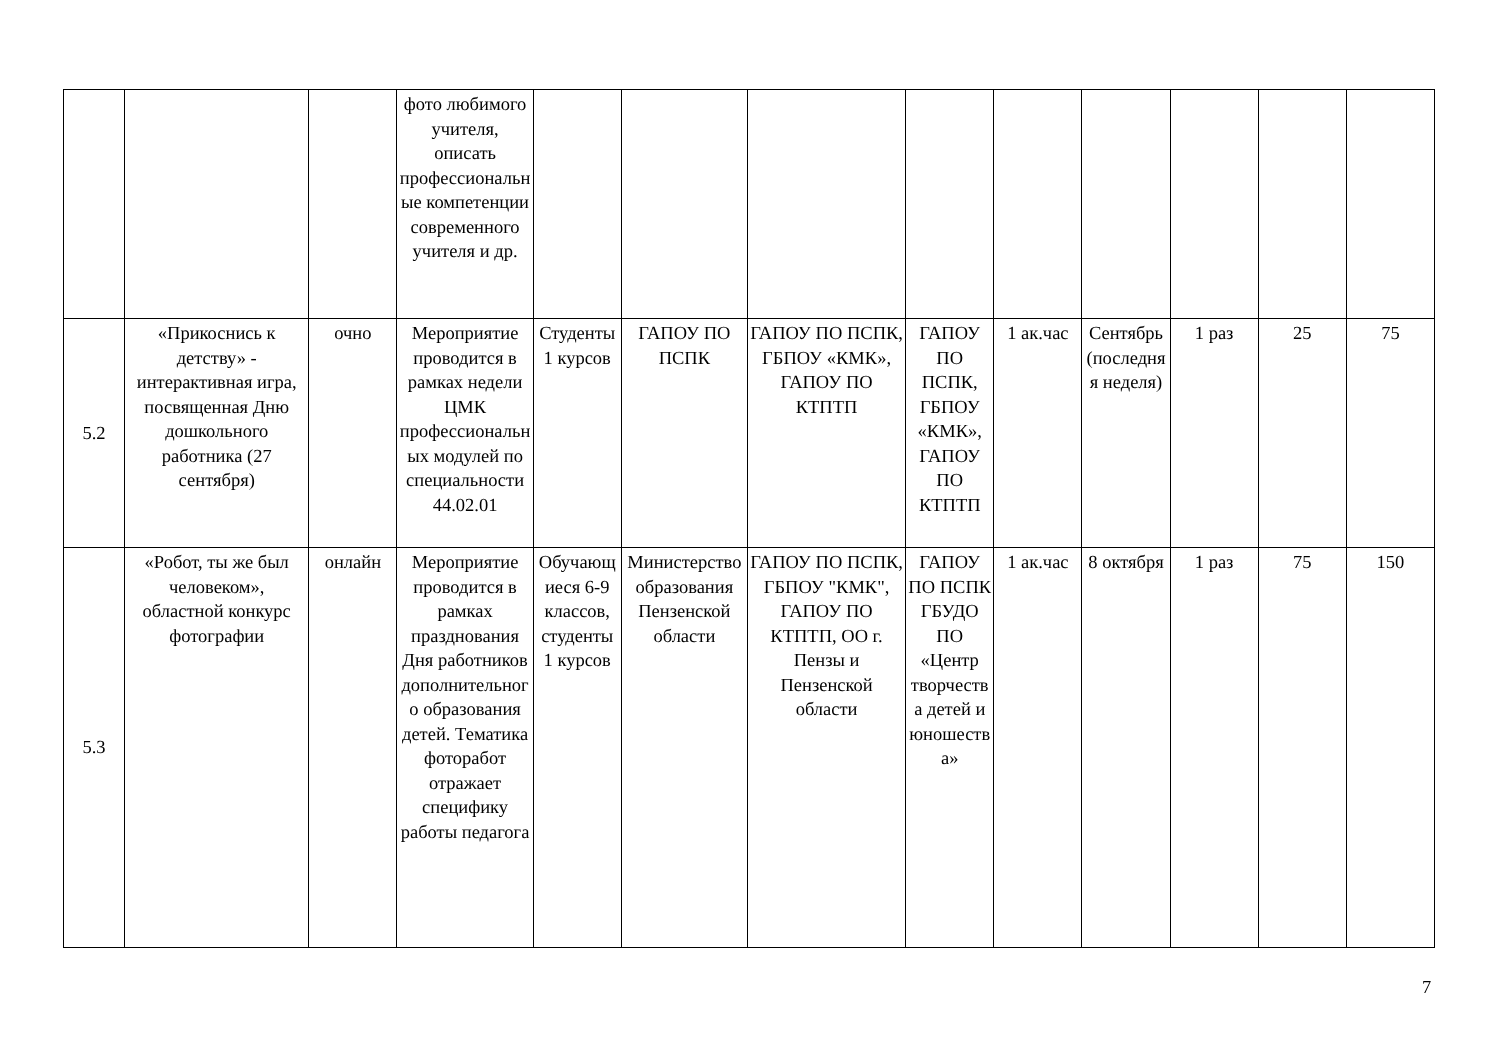| | | | фото любимого учителя, описать профессиональные компетенции современного учителя и др. | | | | | | | | | |
| 5.2 | «Прикоснись к детству» - интерактивная игра, посвященная Дню дошкольного работника (27 сентября) | очно | Мероприятие проводится в рамках недели ЦМК профессиональных модулей по специальности 44.02.01 | Студенты 1 курсов | ГАПОУ ПО ПСПК | ГАПОУ ПО ПСПК, ГБПОУ «КМК», ГАПОУ ПО КТПТП | ГАПОУ ПО ПСПК, ГБПОУ «КМК», ГАПОУ ПО КТПТП | 1 ак.час | Сентябрь (последняя неделя) | 1 раз | 25 | 75 |
| 5.3 | «Робот, ты же был человеком», областной конкурс фотографии | онлайн | Мероприятие проводится в рамках празднования Дня работников дополнительного образования детей. Тематика фоторабот отражает специфику работы педагога | Обучающиеся 6-9 классов, студенты 1 курсов | Министерство образования Пензенской области | ГАПОУ ПО ПСПК, ГБПОУ "КМК", ГАПОУ ПО КТПТП, ОО г. Пензы и Пензенской области | ГАПОУ ПО ПСПК ГБУДО ПО «Центр творчества детей и юношества» | 1 ак.час | 8 октября | 1 раз | 75 | 150 |
7